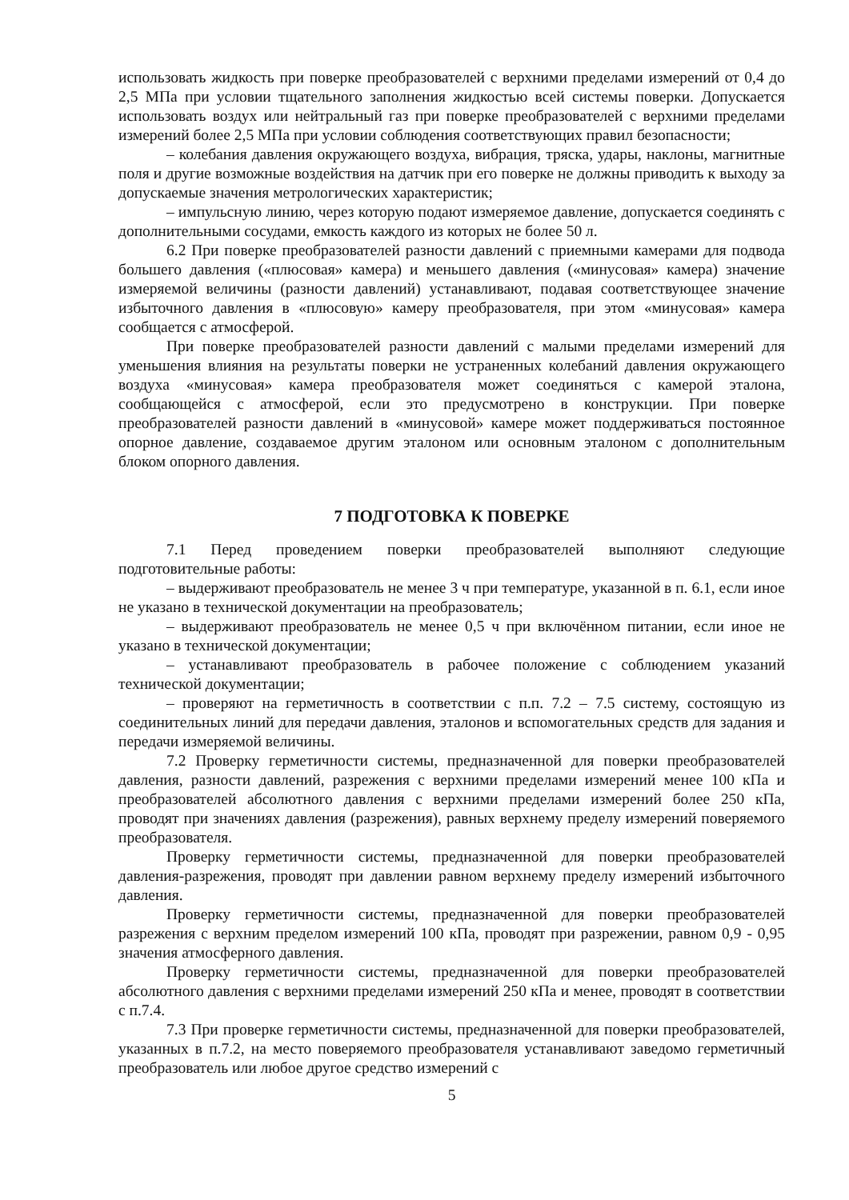использовать жидкость при поверке преобразователей с верхними пределами измерений от 0,4 до 2,5 МПа при условии тщательного заполнения жидкостью всей системы поверки. Допускается использовать воздух или нейтральный газ при поверке преобразователей с верхними пределами измерений более 2,5 МПа при условии соблюдения соответствующих правил безопасности;
– колебания давления окружающего воздуха, вибрация, тряска, удары, наклоны, магнитные поля и другие возможные воздействия на датчик при его поверке не должны приводить к выходу за допускаемые значения метрологических характеристик;
– импульсную линию, через которую подают измеряемое давление, допускается соединять с дополнительными сосудами, емкость каждого из которых не более 50 л.
6.2 При поверке преобразователей разности давлений с приемными камерами для подвода большего давления («плюсовая» камера) и меньшего давления («минусовая» камера) значение измеряемой величины (разности давлений) устанавливают, подавая соответствующее значение избыточного давления в «плюсовую» камеру преобразователя, при этом «минусовая» камера сообщается с атмосферой.
При поверке преобразователей разности давлений с малыми пределами измерений для уменьшения влияния на результаты поверки не устраненных колебаний давления окружающего воздуха «минусовая» камера преобразователя может соединяться с камерой эталона, сообщающейся с атмосферой, если это предусмотрено в конструкции. При поверке преобразователей разности давлений в «минусовой» камере может поддерживаться постоянное опорное давление, создаваемое другим эталоном или основным эталоном с дополнительным блоком опорного давления.
7 ПОДГОТОВКА К ПОВЕРКЕ
7.1 Перед проведением поверки преобразователей выполняют следующие подготовительные работы:
– выдерживают преобразователь не менее 3 ч при температуре, указанной в п. 6.1, если иное не указано в технической документации на преобразователь;
– выдерживают преобразователь не менее 0,5 ч при включённом питании, если иное не указано в технической документации;
– устанавливают преобразователь в рабочее положение с соблюдением указаний технической документации;
– проверяют на герметичность в соответствии с п.п. 7.2 – 7.5 систему, состоящую из соединительных линий для передачи давления, эталонов и вспомогательных средств для задания и передачи измеряемой величины.
7.2 Проверку герметичности системы, предназначенной для поверки преобразователей давления, разности давлений, разрежения с верхними пределами измерений менее 100 кПа и преобразователей абсолютного давления с верхними пределами измерений более 250 кПа, проводят при значениях давления (разрежения), равных верхнему пределу измерений поверяемого преобразователя.
Проверку герметичности системы, предназначенной для поверки преобразователей давления-разрежения, проводят при давлении равном верхнему пределу измерений избыточного давления.
Проверку герметичности системы, предназначенной для поверки преобразователей разрежения с верхним пределом измерений 100 кПа, проводят при разрежении, равном 0,9 - 0,95 значения атмосферного давления.
Проверку герметичности системы, предназначенной для поверки преобразователей абсолютного давления с верхними пределами измерений 250 кПа и менее, проводят в соответствии с п.7.4.
7.3 При проверке герметичности системы, предназначенной для поверки преобразователей, указанных в п.7.2, на место поверяемого преобразователя устанавливают заведомо герметичный преобразователь или любое другое средство измерений с
5